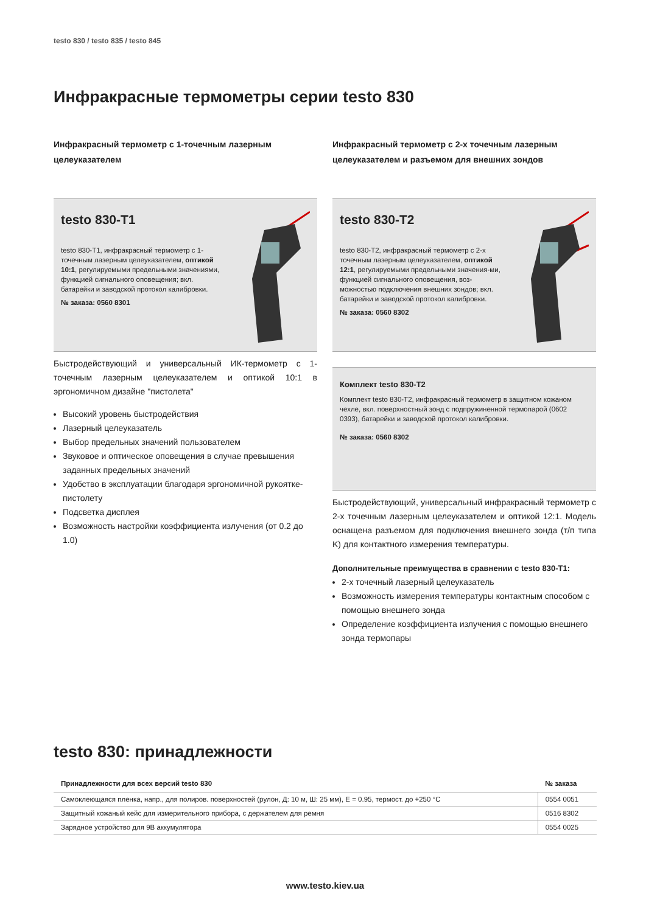testo 830 / testo 835 / testo 845
Инфракрасные термометры серии testo 830
Инфракрасный термометр с 1-точечным лазерным целеуказателем
testo 830-T1
testo 830-T1, инфракрасный термометр с 1-точечным лазерным целеуказателем, оптикой 10:1, регулируемыми предельными значениями, функцией сигнального оповещения; вкл. батарейки и заводской протокол калибровки.
№ заказа: 0560 8301
Быстродействующий и универсальный ИК-термометр с 1-точечным лазерным целеуказателем и оптикой 10:1 в эргономичном дизайне "пистолета"
Высокий уровень быстродействия
Лазерный целеуказатель
Выбор предельных значений пользователем
Звуковое и оптическое оповещения в случае превышения заданных предельных значений
Удобство в эксплуатации благодаря эргономичной рукоятке-пистолету
Подсветка дисплея
Возможность настройки коэффициента излучения (от 0.2 до 1.0)
Инфракрасный термометр с 2-х точечным лазерным целеуказателем и разъемом для внешних зондов
testo 830-T2
testo 830-T2, инфракрасный термометр с 2-х точечным лазерным целеуказателем, оптикой 12:1, регулируемыми предельными значения-ми, функцией сигнального оповещения, воз-можностью подключения внешних зондов; вкл. батарейки и заводской протокол калибровки.
№ заказа: 0560 8302
Комплект testo 830-T2
Комплект testo 830-T2, инфракрасный термометр в защитном кожаном чехле, вкл. поверхностный зонд с подпружиненной термопарой (0602 0393), батарейки и заводской протокол калибровки.
№ заказа: 0560 8302
Быстродействующий, универсальный инфракрасный термометр с 2-х точечным лазерным целеуказателем и оптикой 12:1. Модель оснащена разъемом для подключения внешнего зонда (т/п типа K) для контактного измерения температуры.
Дополнительные преимущества в сравнении с testo 830-T1:
2-х точечный лазерный целеуказатель
Возможность измерения температуры контактным способом с помощью внешнего зонда
Определение коэффициента излучения с помощью внешнего зонда термопары
testo 830: принадлежности
| Принадлежности для всех версий testo 830 | № заказа |
| --- | --- |
| Самоклеющаяся пленка, напр., для полиров. поверхностей (рулон, Д: 10 м, Ш: 25 мм), E = 0.95, термост. до +250 °C | 0554 0051 |
| Защитный кожаный кейс для измерительного прибора, с держателем для ремня | 0516 8302 |
| Зарядное устройство для 9В аккумулятора | 0554 0025 |
www.testo.kiev.ua